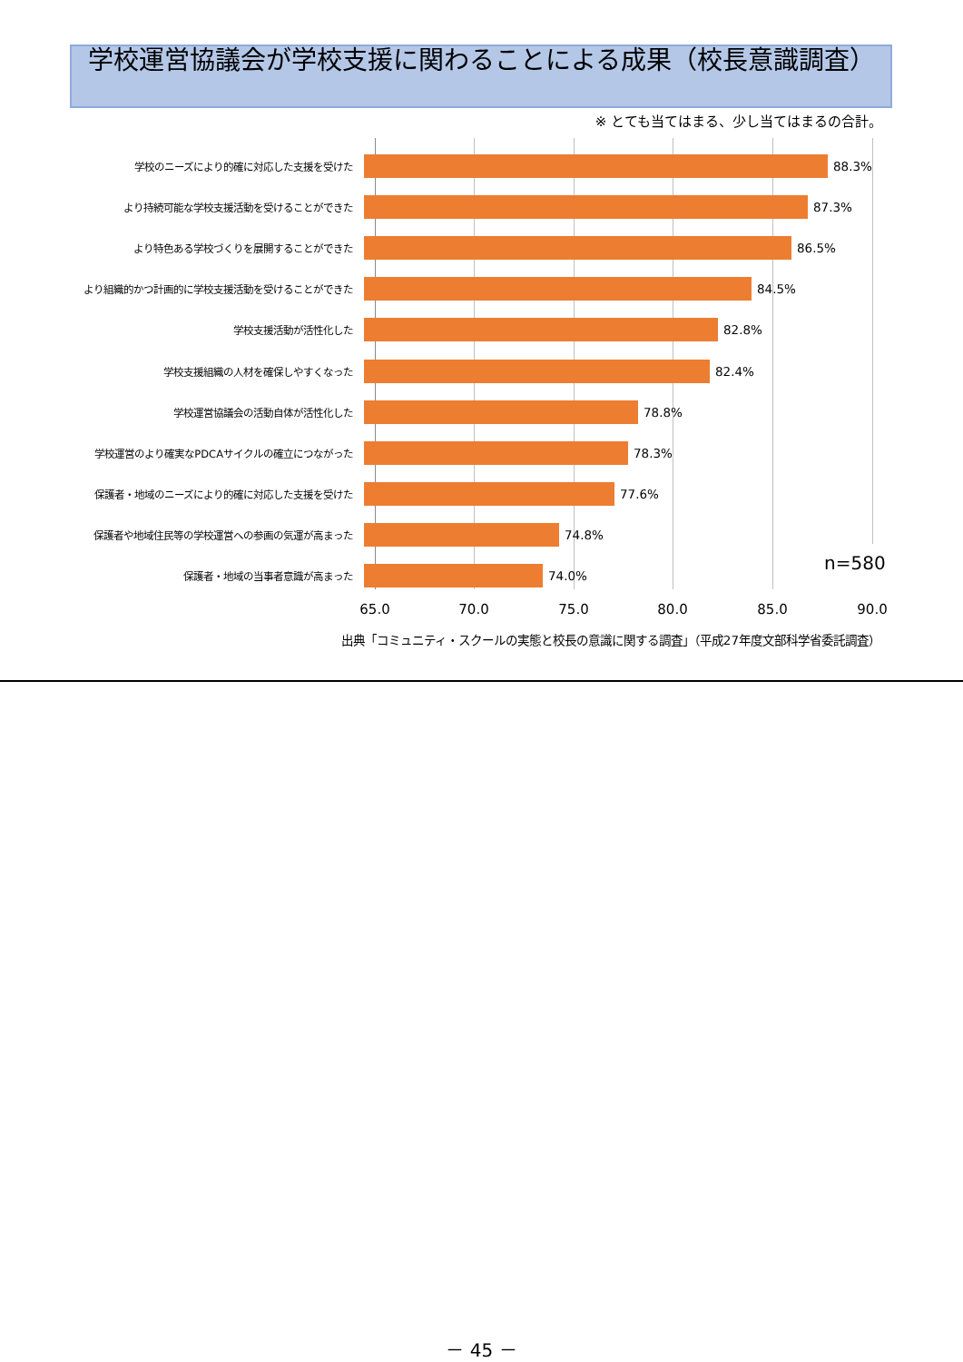学校運営協議会が学校支援に関わることによる成果（校長意識調査）
※ とても当てはまる、少し当てはまるの合計。
学校のニーズにより的確に対応した支援を受けた
88.3%
より持続可能な学校支援活動を受けることができた
87.3%
より特色ある学校づくりを展開することができた
86.5%
より組織的かつ計画的に学校支援活動を受けることができた
84.5%
学校支援活動が活性化した
82.8%
学校支援組織の人材を確保しやすくなった
82.4%
学校運営協議会の活動自体が活性化した
78.8%
学校運営のより確実なPDCAサイクルの確立につながった
78.3%
保護者・地域のニーズにより的確に対応した支援を受けた
77.6%
保護者や地域住民等の学校運営への参画の気運が高まった
74.8%
保護者・地域の当事者意識が高まった
74.0%
n=580
65.0 70.0 75.0 80.0 85.0 90.0
出典「コミュニティ・スクールの実態と校長の意識に関する調査」（平成27年度文部科学省委託調査）
－ 45 －